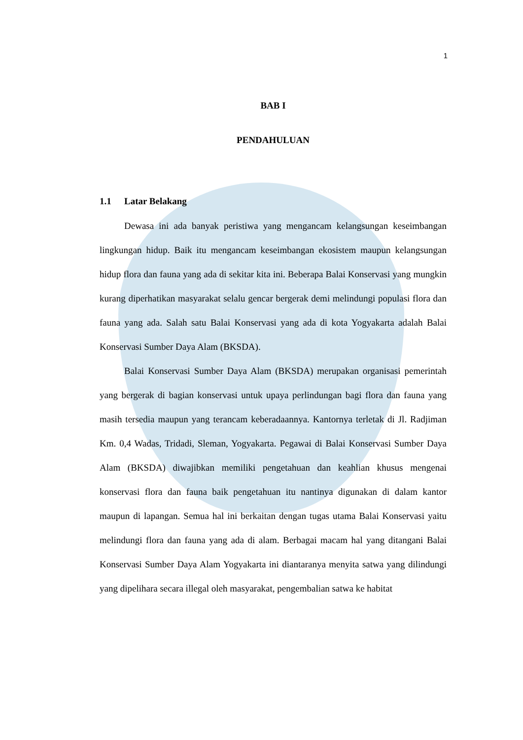1
BAB I
PENDAHULUAN
1.1 Latar Belakang
Dewasa ini ada banyak peristiwa yang mengancam kelangsungan keseimbangan lingkungan hidup. Baik itu mengancam keseimbangan ekosistem maupun kelangsungan hidup flora dan fauna yang ada di sekitar kita ini. Beberapa Balai Konservasi yang mungkin kurang diperhatikan masyarakat selalu gencar bergerak demi melindungi populasi flora dan fauna yang ada. Salah satu Balai Konservasi yang ada di kota Yogyakarta adalah Balai Konservasi Sumber Daya Alam (BKSDA).
Balai Konservasi Sumber Daya Alam (BKSDA) merupakan organisasi pemerintah yang bergerak di bagian konservasi untuk upaya perlindungan bagi flora dan fauna yang masih tersedia maupun yang terancam keberadaannya. Kantornya terletak di Jl. Radjiman Km. 0,4 Wadas, Tridadi, Sleman, Yogyakarta. Pegawai di Balai Konservasi Sumber Daya Alam (BKSDA) diwajibkan memiliki pengetahuan dan keahlian khusus mengenai konservasi flora dan fauna baik pengetahuan itu nantinya digunakan di dalam kantor maupun di lapangan. Semua hal ini berkaitan dengan tugas utama Balai Konservasi yaitu melindungi flora dan fauna yang ada di alam. Berbagai macam hal yang ditangani Balai Konservasi Sumber Daya Alam Yogyakarta ini diantaranya menyita satwa yang dilindungi yang dipelihara secara illegal oleh masyarakat, pengembalian satwa ke habitat